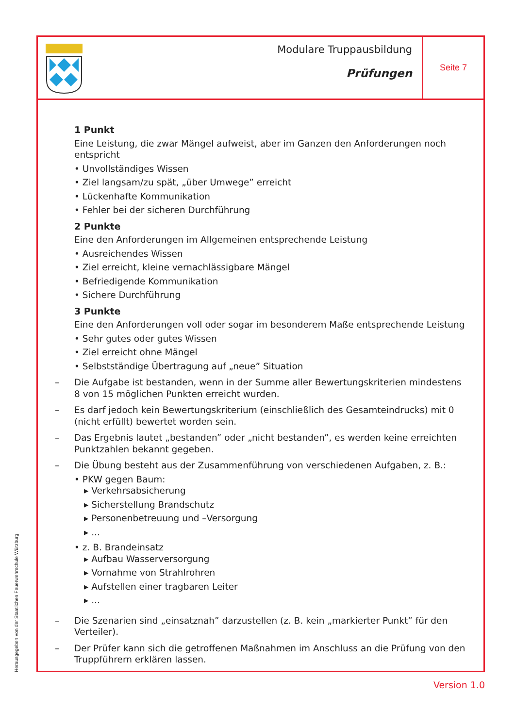Modulare Truppausbildung
Prüfungen
Seite 7
1 Punkt
Eine Leistung, die zwar Mängel aufweist, aber im Ganzen den Anforderungen noch entspricht
• Unvollständiges Wissen
• Ziel langsam/zu spät, „über Umwege” erreicht
• Lückenhafte Kommunikation
• Fehler bei der sicheren Durchführung
2 Punkte
Eine den Anforderungen im Allgemeinen entsprechende Leistung
• Ausreichendes Wissen
• Ziel erreicht, kleine vernachlässigbare Mängel
• Befriedigende Kommunikation
• Sichere Durchführung
3 Punkte
Eine den Anforderungen voll oder sogar im besonderem Maße entsprechende Leistung
• Sehr gutes oder gutes Wissen
• Ziel erreicht ohne Mängel
• Selbstständige Übertragung auf „neue” Situation
– Die Aufgabe ist bestanden, wenn in der Summe aller Bewertungskriterien mindestens 8 von 15 möglichen Punkten erreicht wurden.
– Es darf jedoch kein Bewertungskriterium (einschließlich des Gesamteindrucks) mit 0 (nicht erfüllt) bewertet worden sein.
– Das Ergebnis lautet „bestanden” oder „nicht bestanden”, es werden keine erreichten Punktzahlen bekannt gegeben.
– Die Übung besteht aus der Zusammenführung von verschiedenen Aufgaben, z. B.:
• PKW gegen Baum:
▸ Verkehrsabsicherung
▸ Sicherstellung Brandschutz
▸ Personenbetreuung und –Versorgung
▸ ...
• z. B. Brandeinsatz
▸ Aufbau Wasserversorgung
▸ Vornahme von Strahlrohren
▸ Aufstellen einer tragbaren Leiter
▸ ...
– Die Szenarien sind „einsatznah” darzustellen (z. B. kein „markierter Punkt” für den Verteiler).
– Der Prüfer kann sich die getroffenen Maßnahmen im Anschluss an die Prüfung von den Truppführern erklären lassen.
Herausgegeben von der Staatlichen Feuerwehrschule Würzburg
Version 1.0